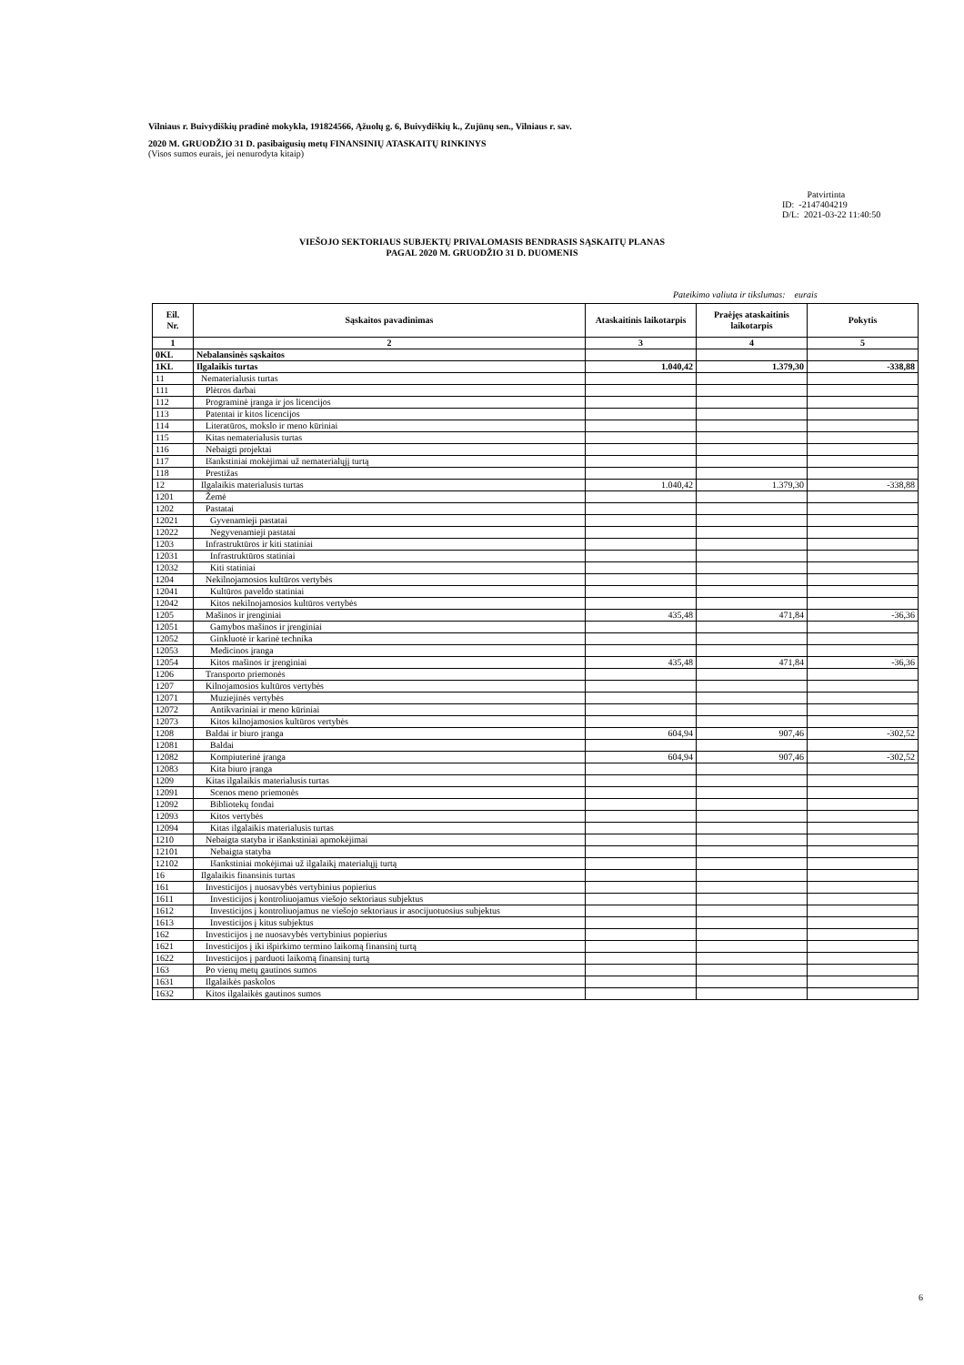Vilniaus r. Buivydiškių pradinė mokykla, 191824566, Ąžuolų g. 6, Buivydiškių k., Zujūnų sen., Vilniaus r. sav.
2020 M. GRUODŽIO 31 D. pasibaigusių metų FINANSINIŲ ATASKAITŲ RINKINYS
(Visos sumos eurais, jei nenurodyta kitaip)
Patvirtinta
ID: -2147404219
D/L: 2021-03-22 11:40:50
VIEŠOJO SEKTORIAUS SUBJEKTŲ PRIVALOMASIS BENDRASIS SĄSKAITŲ PLANAS
PAGAL 2020 M. GRUODŽIO 31 D. DUOMENIS
Pateikimo valiuta ir tikslumas: eurais
| Eil. Nr. | Sąskaitos pavadinimas | Ataskaitinis laikotarpis | Praėjęs ataskaitinis laikotarpis | Pokytis |
| --- | --- | --- | --- | --- |
| 1 | 2 | 3 | 4 | 5 |
| 0KL | Nebalansinės sąskaitos | | | |
| 1KL | Ilgalaikis turtas | 1.040,42 | 1.379,30 | -338,88 |
| 11 | Nematerialusis turtas | | | |
| 111 | Plėtros darbai | | | |
| 112 | Programinė įranga ir jos licencijos | | | |
| 113 | Patentai ir kitos licencijos | | | |
| 114 | Literatūros, mokslo ir meno kūriniai | | | |
| 115 | Kitas nematerialusis turtas | | | |
| 116 | Nebaigti projektai | | | |
| 117 | Išankstiniai mokėjimai už nematerialųjį turtą | | | |
| 118 | Prestižas | | | |
| 12 | Ilgalaikis materialusis turtas | 1.040,42 | 1.379,30 | -338,88 |
| 1201 | Žemė | | | |
| 1202 | Pastatai | | | |
| 12021 | Gyvenamieji pastatai | | | |
| 12022 | Negyvenamieji pastatai | | | |
| 1203 | Infrastruktūros ir kiti statiniai | | | |
| 12031 | Infrastruktūros statiniai | | | |
| 12032 | Kiti statiniai | | | |
| 1204 | Nekilnojamosios kultūros vertybės | | | |
| 12041 | Kultūros paveldo statiniai | | | |
| 12042 | Kitos nekilnojamosios kultūros vertybės | | | |
| 1205 | Mašinos ir įrenginiai | 435,48 | 471,84 | -36,36 |
| 12051 | Gamybos mašinos ir įrenginiai | | | |
| 12052 | Ginkluotė ir karinė technika | | | |
| 12053 | Medicinos įranga | | | |
| 12054 | Kitos mašinos ir įrenginiai | 435,48 | 471,84 | -36,36 |
| 1206 | Transporto priemonės | | | |
| 1207 | Kilnojamosios kultūros vertybės | | | |
| 12071 | Muziejinės vertybės | | | |
| 12072 | Antikvariniai ir meno kūriniai | | | |
| 12073 | Kitos kilnojamosios kultūros vertybės | | | |
| 1208 | Baldai ir biuro įranga | 604,94 | 907,46 | -302,52 |
| 12081 | Baldai | | | |
| 12082 | Kompiuterinė įranga | 604,94 | 907,46 | -302,52 |
| 12083 | Kita biuro įranga | | | |
| 1209 | Kitas ilgalaikis materialusis turtas | | | |
| 12091 | Scenos meno priemonės | | | |
| 12092 | Bibliotekų fondai | | | |
| 12093 | Kitos vertybės | | | |
| 12094 | Kitas ilgalaikis materialusis turtas | | | |
| 1210 | Nebaigta statyba ir išankstiniai apmokėjimai | | | |
| 12101 | Nebaigta statyba | | | |
| 12102 | Išankstiniai mokėjimai už ilgalaikį materialųjį turtą | | | |
| 16 | Ilgalaikis finansinis turtas | | | |
| 161 | Investicijos į nuosavybės vertybinius popierius | | | |
| 1611 | Investicijos į kontroliuojamus viešojo sektoriaus subjektus | | | |
| 1612 | Investicijos į kontroliuojamus ne viešojo sektoriaus ir asocijuotuosius subjektus | | | |
| 1613 | Investicijos į kitus subjektus | | | |
| 162 | Investicijos į ne nuosavybės vertybinius popierius | | | |
| 1621 | Investicijos į iki išpirkimo termino laikomą finansinį turtą | | | |
| 1622 | Investicijos į parduoti laikomą finansinį turtą | | | |
| 163 | Po vienų metų gautinos sumos | | | |
| 1631 | Ilgalaikės paskolos | | | |
| 1632 | Kitos ilgalaikės gautinos sumos | | | |
6